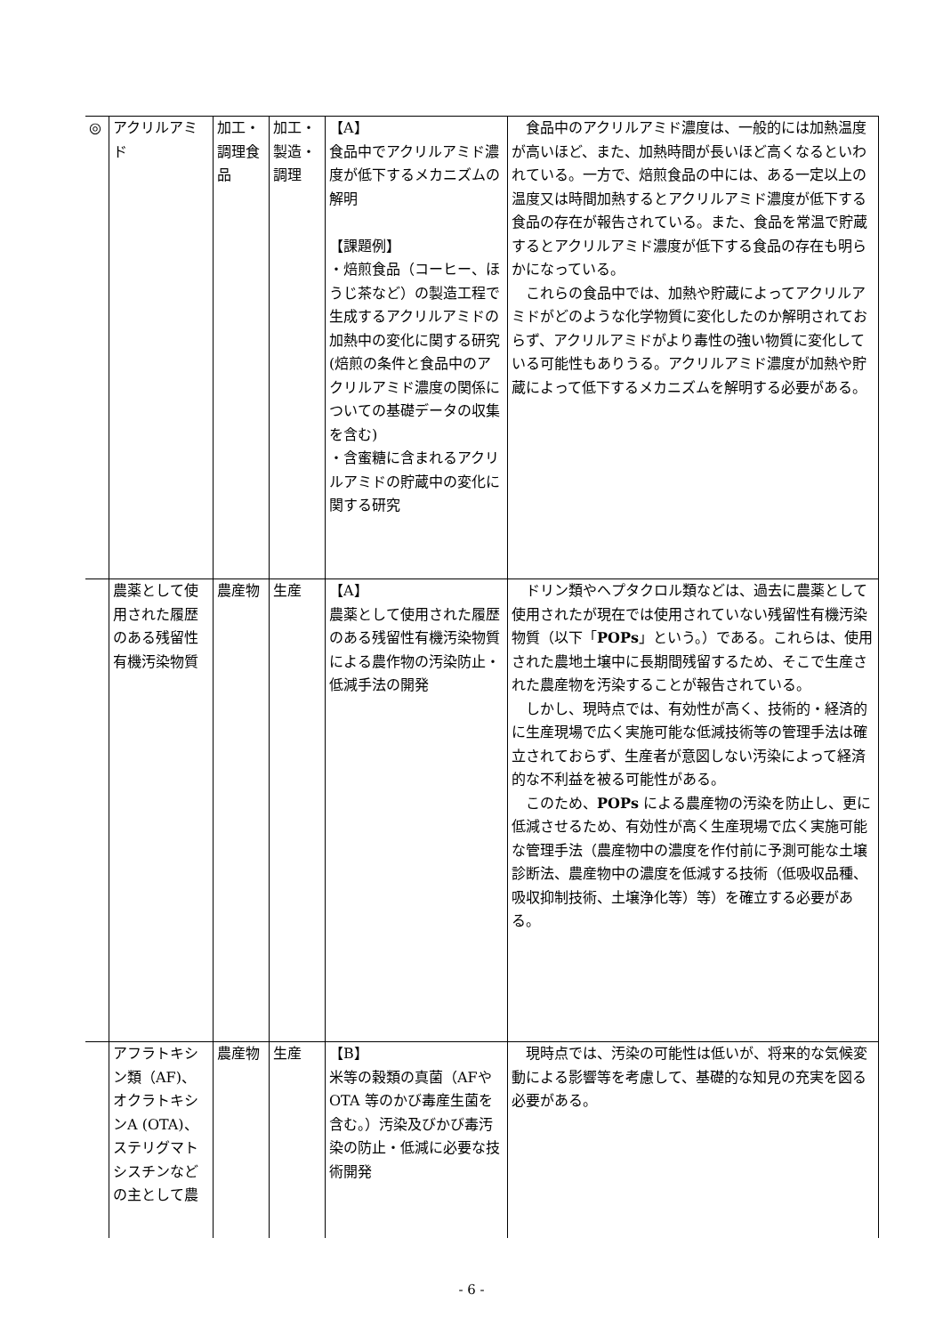| ◎ | アクリルアミド | 加工・調理食品 | 加工・製造・調理 | 【A】 食品中でアクリルアミド濃度が低下するメカニズムの解明 【課題例】 ・焙煎食品（コーヒー、ほうじ茶など）の製造工程で生成するアクリルアミドの加熱中の変化に関する研究 (焙煎の条件と食品中のアクリルアミド濃度の関係についての基礎データの収集を含む) ・含蜜糖に含まれるアクリルアミドの貯蔵中の変化に関する研究 | 食品中のアクリルアミド濃度は、一般的には加熱温度が高いほど、また、加熱時間が長いほど高くなるといわれている。一方で、焙煎食品の中には、ある一定以上の温度又は時間加熱するとアクリルアミド濃度が低下する食品の存在が報告されている。また、食品を常温で貯蔵するとアクリルアミド濃度が低下する食品の存在も明らかになっている。 これらの食品中では、加熱や貯蔵によってアクリルアミドがどのような化学物質に変化したのか解明されておらず、アクリルアミドがより毒性の強い物質に変化している可能性もありうる。アクリルアミド濃度が加熱や貯蔵によって低下するメカニズムを解明する必要がある。 |
| | 農薬として使用された履歴のある残留性有機汚染物質 | 農産物 | 生産 | 【A】 農薬として使用された履歴のある残留性有機汚染物質による農作物の汚染防止・低減手法の開発 | ドリン類やヘプタクロル類などは、過去に農薬として使用されたが現在では使用されていない残留性有機汚染物質（以下「 POPs 」という。）である。これらは、使用された農地土壌中に長期間残留するため、そこで生産された農産物を汚染することが報告されている。 しかし、現時点では、有効性が高く、技術的・経済的に生産現場で広く実施可能な低減技術等の管理手法は確立されておらず、生産者が意図しない汚染によって経済的な不利益を被る可能性がある。 このため、 POPs による農産物の汚染を防止し、更に低減させるため、有効性が高く生産現場で広く実施可能な管理手法（農産物中の濃度を作付前に予測可能な土壌診断法、農産物中の濃度を低減する技術（低吸収品種、吸収抑制技術、土壌浄化等）等）を確立する必要がある。 |
| | アフラトキシン類（AF)、オクラトキシンA (OTA)、ステリグマトシスチンなどの主として農 | 農産物 | 生産 | 【B】 米等の穀類の真菌（AFや OTA 等のかび毒産生菌を含む。）汚染及びかび毒汚染の防止・低減に必要な技術開発 | 現時点では、汚染の可能性は低いが、将来的な気候変動による影響等を考慮して、基礎的な知見の充実を図る必要がある。 |
- 6 -